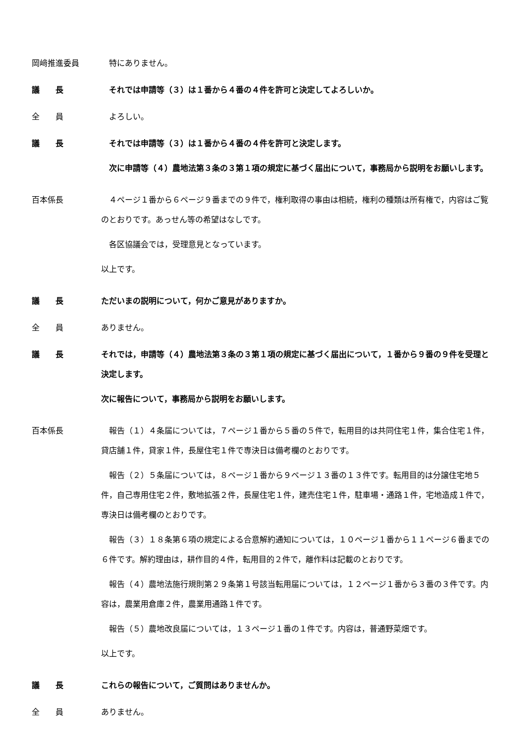岡﨑推進委員 　特にありません。
議　　長 　それでは申請等（３）は１番から４番の４件を許可と決定してよろしいか。
全　　員 　よろしい。
議　　長 　それでは申請等（３）は１番から４番の４件を許可と決定します。
　次に申請等（４）農地法第３条の３第１項の規定に基づく届出について，事務局から説明をお願いします。
百本係長 　４ページ１番から６ページ９番までの９件で，権利取得の事由は相続，権利の種類は所有権で，内容はご覧のとおりです。あっせん等の希望はなしです。
　各区協議会では，受理意見となっています。
以上です。
議　　長 ただいまの説明について，何かご意見がありますか。
全　　員 ありません。
議　　長 それでは，申請等（４）農地法第３条の３第１項の規定に基づく届出について，１番から９番の９件を受理と決定します。
次に報告について，事務局から説明をお願いします。
百本係長 　報告（１）４条届については，７ページ１番から５番の５件で，転用目的は共同住宅１件，集合住宅１件，貸店舗１件，貸家１件，長屋住宅１件で専決日は備考欄のとおりです。
　報告（２）５条届については，８ページ１番から９ページ１３番の１３件です。転用目的は分譲住宅地５件，自己専用住宅２件，敷地拡張２件，長屋住宅１件，建売住宅１件，駐車場・通路１件，宅地造成１件で，専決日は備考欄のとおりです。
　報告（３）１８条第６項の規定による合意解約通知については，１０ページ１番から１１ページ６番までの６件です。解約理由は，耕作目的４件，転用目的２件で，離作料は記載のとおりです。
　報告（４）農地法施行規則第２９条第１号該当転用届については，１２ページ１番から３番の３件です。内容は，農業用倉庫２件，農業用通路１件です。
　報告（５）農地改良届については，１３ページ１番の１件です。内容は，普通野菜畑です。
以上です。
議　　長 これらの報告について，ご質問はありませんか。
全　　員 ありません。